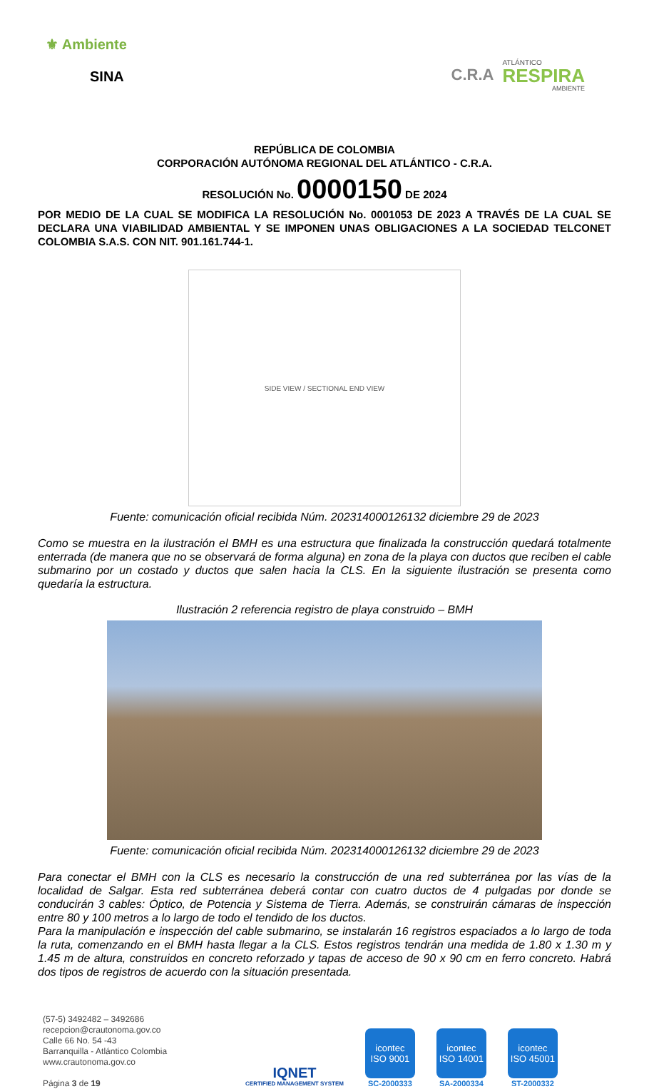⚜ Ambiente
SINA
C.R.A
ATLÁNTICO
RESPIRA
AMBIENTE
REPÚBLICA DE COLOMBIA
CORPORACIÓN AUTÓNOMA REGIONAL DEL ATLÁNTICO - C.R.A.
RESOLUCIÓN No. 0000150 DE 2024
POR MEDIO DE LA CUAL SE MODIFICA LA RESOLUCIÓN No. 0001053 DE 2023 A TRAVÉS DE LA CUAL SE DECLARA UNA VIABILIDAD AMBIENTAL Y SE IMPONEN UNAS OBLIGACIONES A LA SOCIEDAD TELCONET COLOMBIA S.A.S. CON NIT. 901.161.744-1.
SIDE VIEW / SECTIONAL END VIEW
Fuente: comunicación oficial recibida Núm. 202314000126132 diciembre 29 de 2023
Como se muestra en la ilustración el BMH es una estructura que finalizada la construcción quedará totalmente enterrada (de manera que no se observará de forma alguna) en zona de la playa con ductos que reciben el cable submarino por un costado y ductos que salen hacia la CLS. En la siguiente ilustración se presenta como quedaría la estructura.
Ilustración 2 referencia registro de playa construido – BMH
Fuente: comunicación oficial recibida Núm. 202314000126132 diciembre 29 de 2023
Para conectar el BMH con la CLS es necesario la construcción de una red subterránea por las vías de la localidad de Salgar. Esta red subterránea deberá contar con cuatro ductos de 4 pulgadas por donde se conducirán 3 cables: Óptico, de Potencia y Sistema de Tierra. Además, se construirán cámaras de inspección entre 80 y 100 metros a lo largo de todo el tendido de los ductos.
Para la manipulación e inspección del cable submarino, se instalarán 16 registros espaciados a lo largo de toda la ruta, comenzando en el BMH hasta llegar a la CLS. Estos registros tendrán una medida de 1.80 x 1.30 m y 1.45 m de altura, construidos en concreto reforzado y tapas de acceso de 90 x 90 cm en ferro concreto. Habrá dos tipos de registros de acuerdo con la situación presentada.
(57-5) 3492482 – 3492686
recepcion@crautonoma.gov.co
Calle 66 No. 54 -43
Barranquilla - Atlántico Colombia
www.crautonoma.gov.co
Página 3 de 19
IQNET
CERTIFIED MANAGEMENT SYSTEM
icontec
ISO 9001
SC-2000333
icontec
ISO 14001
SA-2000334
icontec
ISO 45001
ST-2000332